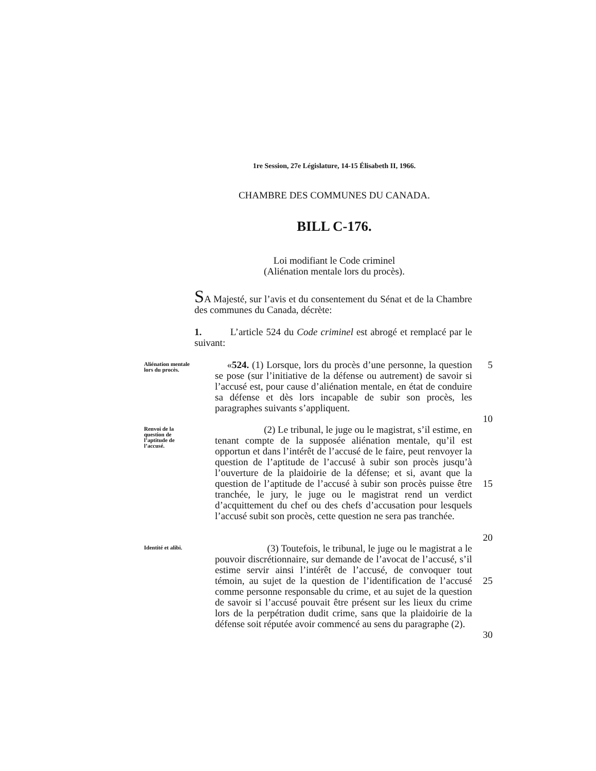1re Session, 27e Législature, 14-15 Élisabeth II, 1966.
CHAMBRE DES COMMUNES DU CANADA.
BILL C-176.
Loi modifiant le Code criminel
(Aliénation mentale lors du procès).
SA Majesté, sur l’avis et du consentement du Sénat et de la Chambre des communes du Canada, décrète:
1. L’article 524 du Code criminel est abrogé et remplacé par le suivant:
Aliénation mentale lors du procès.
«524. (1) Lorsque, lors du procès d’une personne, la question se pose (sur l’initiative de la défense ou autrement) de savoir si l’accusé est, pour cause d’aliénation mentale, en état de conduire sa défense et dès lors incapable de subir son procès, les paragraphes suivants s’appliquent.
5
10
Renvoi de la question de l’aptitude de l’accusé.
(2) Le tribunal, le juge ou le magistrat, s’il estime, en tenant compte de la supposée aliénation mentale, qu’il est opportun et dans l’intérêt de l’accusé de le faire, peut renvoyer la question de l’aptitude de l’accusé à subir son procès jusqu’à l’ouverture de la plaidoirie de la défense; et si, avant que la question de l’aptitude de l’accusé à subir son procès puisse être tranchée, le jury, le juge ou le magistrat rend un verdict d’acquittement du chef ou des chefs d’accusation pour lesquels l’accusé subit son procès, cette question ne sera pas tranchée.
15
20
Identité et alibi.
(3) Toutefois, le tribunal, le juge ou le magistrat a le pouvoir discrétionnaire, sur demande de l’avocat de l’accusé, s’il estime servir ainsi l’intérêt de l’accusé, de convoquer tout témoin, au sujet de la question de l’identification de l’accusé comme personne responsable du crime, et au sujet de la question de savoir si l’accusé pouvait être présent sur les lieux du crime lors de la perpétration dudit crime, sans que la plaidoirie de la défense soit réputée avoir commencé au sens du paragraphe (2).
25
30